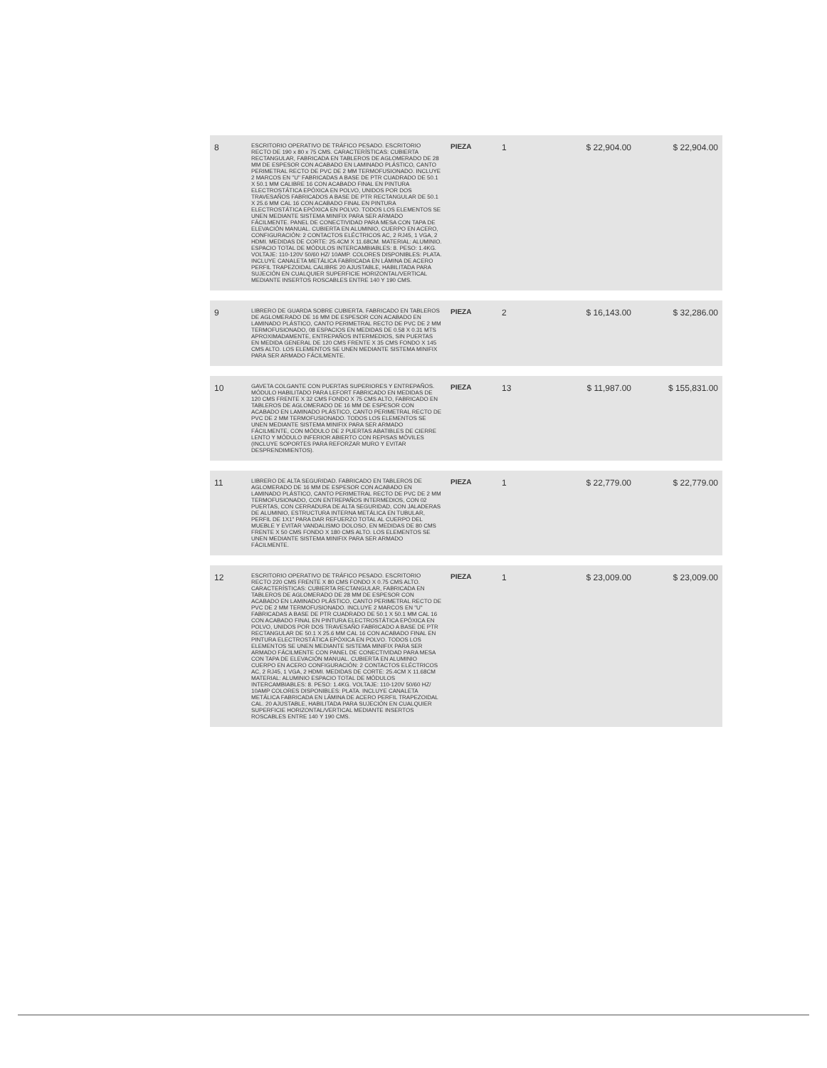| 8 | ESCRITORIO OPERATIVO DE TRÁFICO PESADO. ESCRITORIO RECTO DE 190 x 80 x 75 CMS. CARACTERÍSTICAS: CUBIERTA RECTANGULAR, FABRICADA EN TABLEROS DE AGLOMERADO DE 28 MM DE ESPESOR CON ACABADO EN LAMINADO PLÁSTICO, CANTO PERIMETRAL RECTO DE PVC DE 2 MM TERMOFUSIONADO. INCLUYE 2 MARCOS EN "U" FABRICADAS A BASE DE PTR CUADRADO DE 50.1 X 50.1 MM CALIBRE 16 CON ACABADO FINAL EN PINTURA ELECTROSTÁTICA EPÓXICA EN POLVO, UNIDOS POR DOS TRAVESAÑOS FABRICADOS A BASE DE PTR RECTANGULAR DE 50.1 X 25.6 MM CAL 16 CON ACABADO FINAL EN PINTURA ELECTROSTÁTICA EPÓXICA EN POLVO. TODOS LOS ELEMENTOS SE UNEN MEDIANTE SISTEMA MINIFIX PARA SER ARMADO FÁCILMENTE. PANEL DE CONECTIVIDAD PARA MESA CON TAPA DE ELEVACIÓN MANUAL. CUBIERTA EN ALUMINIO, CUERPO EN ACERO, CONFIGURACIÓN: 2 CONTACTOS ELÉCTRICOS AC, 2 RJ45, 1 VGA, 2 HDMI. MEDIDAS DE CORTE: 25.4CM X 11.68CM. MATERIAL: ALUMINIO. ESPACIO TOTAL DE MÓDULOS INTERCAMBIABLES: 8. PESO: 1.4KG. VOLTAJE: 110-120V 50/60 HZ/ 10AMP. COLORES DISPONIBLES: PLATA. INCLUYE CANALETA METÁLICA FABRICADA EN LÁMINA DE ACERO PERFIL TRAPEZOIDAL CALIBRE 20 AJUSTABLE, HABILITADA PARA SUJECIÓN EN CUALQUIER SUPERFICIE HORIZONTAL/VERTICAL MEDIANTE INSERTOS ROSCABLES ENTRE 140 Y 190 CMS. | PIEZA | 1 | $ 22,904.00 | $ 22,904.00 |
| 9 | LIBRERO DE GUARDA SOBRE CUBIERTA. FABRICADO EN TABLEROS DE AGLOMERADO DE 16 MM DE ESPESOR CON ACABADO EN LAMINADO PLÁSTICO, CANTO PERIMETRAL RECTO DE PVC DE 2 MM TERMOFUSIONADO, 08 ESPACIOS EN MEDIDAS DE 0.58 X 0.31 MTS APROXIMADAMENTE, ENTREPAÑOS INTERMEDIOS, SIN PUERTAS EN MEDIDA GENERAL DE 120 CMS FRENTE X 35 CMS FONDO X 145 CMS ALTO. LOS ELEMENTOS SE UNEN MEDIANTE SISTEMA MINIFIX PARA SER ARMADO FÁCILMENTE. | PIEZA | 2 | $ 16,143.00 | $ 32,286.00 |
| 10 | GAVETA COLGANTE CON PUERTAS SUPERIORES Y ENTREPAÑOS. MÓDULO HABILITADO PARA LEFORT FABRICADO EN MEDIDAS DE 120 CMS FRENTE X 32 CMS FONDO X 75 CMS ALTO, FABRICADO EN TABLEROS DE AGLOMERADO DE 16 MM DE ESPESOR CON ACABADO EN LAMINADO PLÁSTICO, CANTO PERIMETRAL RECTO DE PVC DE 2 MM TERMOFUSIONADO. TODOS LOS ELEMENTOS SE UNEN MEDIANTE SISTEMA MINIFIX PARA SER ARMADO FÁCILMENTE, CON MÓDULO DE 2 PUERTAS ABATIBLES DE CIERRE LENTO Y MÓDULO INFERIOR ABIERTO CON REPISAS MÓVILES (INCLUYE SOPORTES PARA REFORZAR MURO Y EVITAR DESPRENDIMIENTOS). | PIEZA | 13 | $ 11,987.00 | $ 155,831.00 |
| 11 | LIBRERO DE ALTA SEGURIDAD. FABRICADO EN TABLEROS DE AGLOMERADO DE 16 MM DE ESPESOR CON ACABADO EN LAMINADO PLÁSTICO, CANTO PERIMETRAL RECTO DE PVC DE 2 MM TERMOFUSIONADO, CON ENTREPAÑOS INTERMEDIOS, CON 02 PUERTAS, CON CERRADURA DE ALTA SEGURIDAD, CON JALADERAS DE ALUMINIO, ESTRUCTURA INTERNA METÁLICA EN TUBULAR, PERFIL DE 1X1" PARA DAR REFUERZO TOTAL AL CUERPO DEL MUEBLE Y EVITAR VANDALISMO DOLOSO, EN MEDIDAS DE 80 CMS FRENTE X 50 CMS FONDO X 180 CMS ALTO. LOS ELEMENTOS SE UNEN MEDIANTE SISTEMA MINIFIX PARA SER ARMADO FÁCILMENTE. | PIEZA | 1 | $ 22,779.00 | $ 22,779.00 |
| 12 | ESCRITORIO OPERATIVO DE TRÁFICO PESADO. ESCRITORIO RECTO 220 CMS FRENTE X 80 CMS FONDO X 0.75 CMS ALTO. CARACTERÍSTICAS: CUBIERTA RECTANGULAR, FABRICADA EN TABLEROS DE AGLOMERADO DE 28 MM DE ESPESOR CON ACABADO EN LAMINADO PLÁSTICO, CANTO PERIMETRAL RECTO DE PVC DE 2 MM TERMOFUSIONADO. INCLUYE 2 MARCOS EN "U" FABRICADAS A BASE DE PTR CUADRADO DE 50.1 X 50.1 MM CAL 16 CON ACABADO FINAL EN PINTURA ELECTROSTÁTICA EPÓXICA EN POLVO, UNIDOS POR DOS TRAVESAÑO FABRICADO A BASE DE PTR RECTANGULAR DE 50.1 X 25.6 MM CAL 16 CON ACABADO FINAL EN PINTURA ELECTROSTÁTICA EPÓXICA EN POLVO. TODOS LOS ELEMENTOS SE UNEN MEDIANTE SISTEMA MINIFIX PARA SER ARMADO FÁCILMENTE CON PANEL DE CONECTIVIDAD PARA MESA CON TAPA DE ELEVACIÓN MANUAL. CUBIERTA EN ALUMINIO CUERPO EN ACERO CONFIGURACIÓN: 2 CONTACTOS ELÉCTRICOS AC, 2 RJ45, 1 VGA, 2 HDMI. MEDIDAS DE CORTE: 25.4CM X 11.68CM MATERIAL: ALUMINIO ESPACIO TOTAL DE MÓDULOS INTERCAMBIABLES: 8. PESO: 1.4KG. VOLTAJE: 110-120V 50/60 HZ/ 10AMP COLORES DISPONIBLES: PLATA. INCLUYE CANALETA METÁLICA FABRICADA EN LÁMINA DE ACERO PERFIL TRAPEZOIDAL CAL. 20 AJUSTABLE, HABILITADA PARA SUJECIÓN EN CUALQUIER SUPERFICIE HORIZONTAL/VERTICAL MEDIANTE INSERTOS ROSCABLES ENTRE 140 Y 190 CMS. | PIEZA | 1 | $ 23,009.00 | $ 23,009.00 |